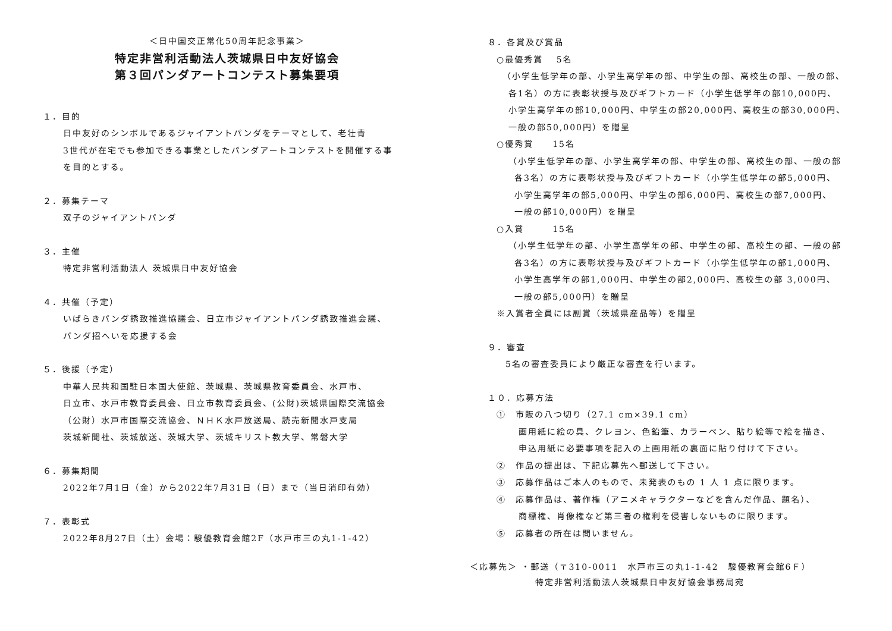＜日中国交正常化50周年記念事業＞
特定非営利活動法人茨城県日中友好協会
第３回パンダアートコンテスト募集要項
１．目的
日中友好のシンボルであるジャイアントパンダをテーマとして、老壮青
3世代が在宅でも参加できる事業としたパンダアートコンテストを開催する事
を目的とする。
２．募集テーマ
双子のジャイアントパンダ
３．主催
特定非営利活動法人 茨城県日中友好協会
４．共催（予定）
いばらきパンダ誘致推進協議会、日立市ジャイアントパンダ誘致推進会議、
パンダ招へいを応援する会
５．後援（予定）
中華人民共和国駐日本国大使館、茨城県、茨城県教育委員会、水戸市、
日立市、水戸市教育委員会、日立市教育委員会、(公財)茨城県国際交流協会
（公財）水戸市国際交流協会、ＮＨＫ水戸放送局、読売新聞水戸支局
茨城新聞社、茨城放送、茨城大学、茨城キリスト教大学、常磐大学
６．募集期間
2022年7月1日（金）から2022年7月31日（日）まで（当日消印有効）
７．表彰式
2022年8月27日（土）会場：駿優教育会館2F（水戸市三の丸1-1-42）
８．各賞及び賞品
○最優秀賞　 5名
（小学生低学年の部、小学生高学年の部、中学生の部、高校生の部、一般の部、
各1名）の方に表彰状授与及びギフトカード（小学生低学年の部10,000円、
小学生高学年の部10,000円、中学生の部20,000円、高校生の部30,000円、
一般の部50,000円）を贈呈
○優秀賞　　15名
（小学生低学年の部、小学生高学年の部、中学生の部、高校生の部、一般の部
各3名）の方に表彰状授与及びギフトカード（小学生低学年の部5,000円、
小学生高学年の部5,000円、中学生の部6,000円、高校生の部7,000円、
一般の部10,000円）を贈呈
○入賞　　　15名
（小学生低学年の部、小学生高学年の部、中学生の部、高校生の部、一般の部
各3名）の方に表彰状授与及びギフトカード（小学生低学年の部1,000円、
小学生高学年の部1,000円、中学生の部2,000円、高校生の部 3,000円、
一般の部5,000円）を贈呈
※入賞者全員には副賞（茨城県産品等）を贈呈
９．審査
5名の審査委員により厳正な審査を行います。
１０．応募方法
①　市販の八つ切り（27.1 cm×39.1 cm）
画用紙に絵の具、クレヨン、色鉛筆、カラーペン、貼り絵等で絵を描き、
申込用紙に必要事項を記入の上画用紙の裏面に貼り付けて下さい。
②　作品の提出は、下記応募先へ郵送して下さい。
③　応募作品はご本人のもので、未発表のもの 1 人 1 点に限ります。
④　応募作品は、著作権（アニメキャラクターなどを含んだ作品、題名）、
商標権、肖像権など第三者の権利を侵害しないものに限ります。
⑤　応募者の所在は問いません。
＜応募先＞ ・郵送（〒310-0011　水戸市三の丸1-1-42　駿優教育会館6Ｆ）
特定非営利活動法人茨城県日中友好協会事務局宛